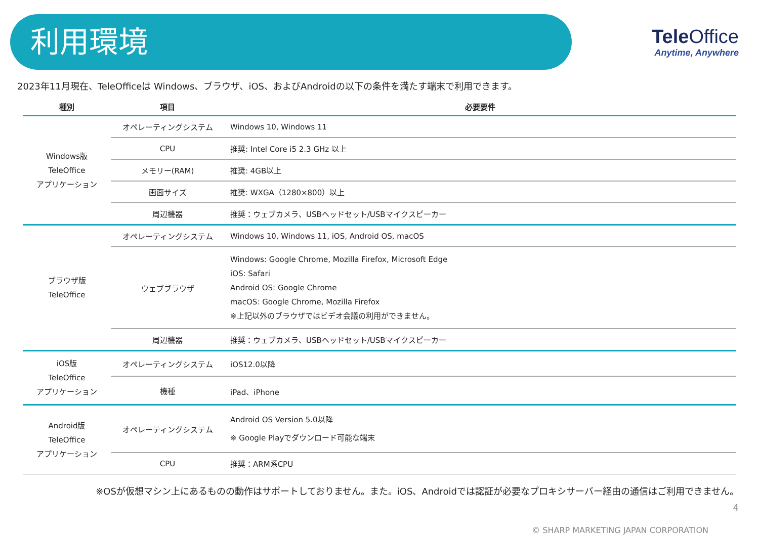利用環境
Tele Office
Anytime, Anywhere
2023年11月現在、TeleOfficeは Windows、ブラウザ、iOS、およびAndroidの以下の条件を満たす端末で利用できます。
| 種別 | 項目 | 必要要件 |
| --- | --- | --- |
| Windows版 TeleOffice アプリケーション | オペレーティングシステム | Windows 10, Windows 11 |
| | CPU | 推奨: Intel Core i5 2.3 GHz 以上 |
| | メモリー(RAM) | 推奨: 4GB以上 |
| | 画面サイズ | 推奨: WXGA（1280×800）以上 |
| | 周辺機器 | 推奨：ウェブカメラ、USBヘッドセット/USBマイクスピーカー |
| ブラウザ版 TeleOffice | オペレーティングシステム | Windows 10, Windows 11, iOS, Android OS, macOS |
| | ウェブブラウザ | Windows: Google Chrome, Mozilla Firefox, Microsoft Edge iOS: Safari Android OS: Google Chrome macOS: Google Chrome, Mozilla Firefox ※上記以外のブラウザではビデオ会議の利用ができません。 |
| | 周辺機器 | 推奨：ウェブカメラ、USBヘッドセット/USBマイクスピーカー |
| iOS版 TeleOffice アプリケーション | オペレーティングシステム | iOS12.0以降 |
| | 機種 | iPad、iPhone |
| Android版 TeleOffice アプリケーション | オペレーティングシステム | Android OS Version 5.0以降 ※ Google Playでダウンロード可能な端末 |
| | CPU | 推奨：ARM系CPU |
※OSが仮想マシン上にあるものの動作はサポートしておりません。また。iOS、Androidでは認証が必要なプロキシサーバー経由の通信はご利用できません。
4
© SHARP MARKETING JAPAN CORPORATION